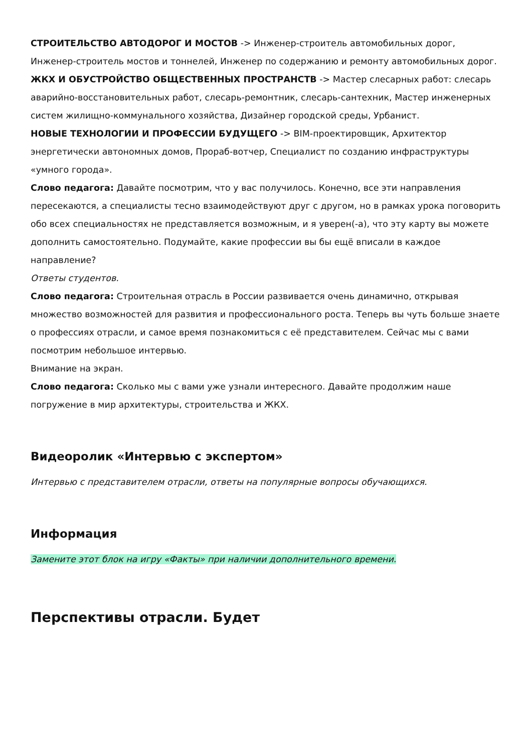СТРОИТЕЛЬСТВО АВТОДОРОГ И МОСТОВ -> Инженер-строитель автомобильных дорог, Инженер-строитель мостов и тоннелей, Инженер по содержанию и ремонту автомобильных дорог.
ЖКХ И ОБУСТРОЙСТВО ОБЩЕСТВЕННЫХ ПРОСТРАНСТВ -> Мастер слесарных работ: слесарь аварийно-восстановительных работ, слесарь-ремонтник, слесарь-сантехник, Мастер инженерных систем жилищно-коммунального хозяйства, Дизайнер городской среды, Урбанист.
НОВЫЕ ТЕХНОЛОГИИ И ПРОФЕССИИ БУДУЩЕГО -> BIM-проектировщик, Архитектор энергетически автономных домов, Прораб-вотчер, Специалист по созданию инфраструктуры «умного города».
Слово педагога: Давайте посмотрим, что у вас получилось. Конечно, все эти направления пересекаются, а специалисты тесно взаимодействуют друг с другом, но в рамках урока поговорить обо всех специальностях не представляется возможным, и я уверен(-а), что эту карту вы можете дополнить самостоятельно. Подумайте, какие профессии вы бы ещё вписали в каждое направление?
Ответы студентов.
Слово педагога: Строительная отрасль в России развивается очень динамично, открывая множество возможностей для развития и профессионального роста. Теперь вы чуть больше знаете о профессиях отрасли, и самое время познакомиться с её представителем. Сейчас мы с вами посмотрим небольшое интервью.
Внимание на экран.
Слово педагога: Сколько мы с вами уже узнали интересного. Давайте продолжим наше погружение в мир архитектуры, строительства и ЖКХ.
Видеоролик «Интервью с экспертом»
Интервью с представителем отрасли, ответы на популярные вопросы обучающихся.
Информация
Замените этот блок на игру «Факты» при наличии дополнительного времени.
Перспективы отрасли. Будет